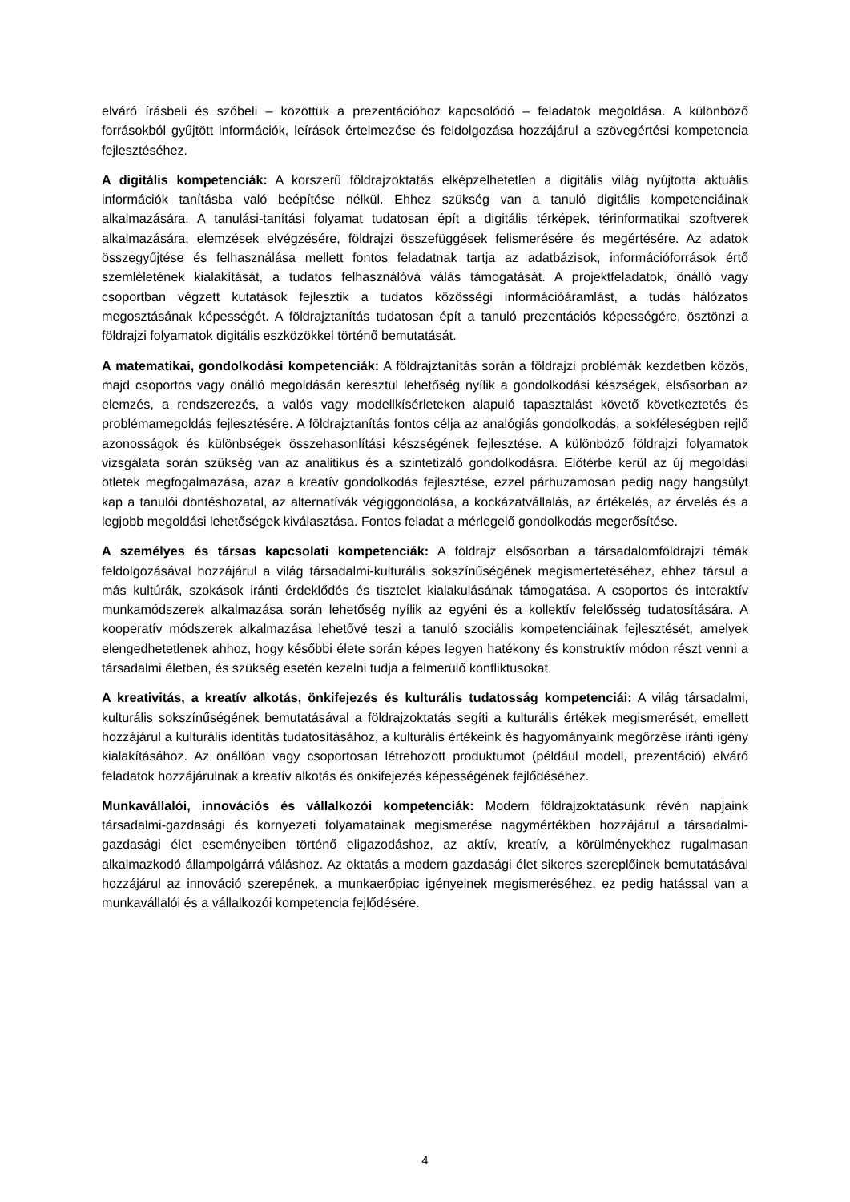elváró írásbeli és szóbeli – közöttük a prezentációhoz kapcsolódó – feladatok megoldása. A különböző forrásokból gyűjtött információk, leírások értelmezése és feldolgozása hozzájárul a szövegértési kompetencia fejlesztéséhez.
A digitális kompetenciák: A korszerű földrajzoktatás elképzelhetetlen a digitális világ nyújtotta aktuális információk tanításba való beépítése nélkül. Ehhez szükség van a tanuló digitális kompetenciáinak alkalmazására. A tanulási-tanítási folyamat tudatosan épít a digitális térképek, térinformatikai szoftverek alkalmazására, elemzések elvégzésére, földrajzi összefüggések felismerésére és megértésére. Az adatok összegyűjtése és felhasználása mellett fontos feladatnak tartja az adatbázisok, információforrások értő szemléletének kialakítását, a tudatos felhasználóvá válás támogatását. A projektfeladatok, önálló vagy csoportban végzett kutatások fejlesztik a tudatos közösségi információáramlást, a tudás hálózatos megosztásának képességét. A földrajztanítás tudatosan épít a tanuló prezentációs képességére, ösztönzi a földrajzi folyamatok digitális eszközökkel történő bemutatását.
A matematikai, gondolkodási kompetenciák: A földrajztanítás során a földrajzi problémák kezdetben közös, majd csoportos vagy önálló megoldásán keresztül lehetőség nyílik a gondolkodási készségek, elsősorban az elemzés, a rendszerezés, a valós vagy modellkísérleteken alapuló tapasztalást követő következtetés és problémamegoldás fejlesztésére. A földrajztanítás fontos célja az analógiás gondolkodás, a sokféleségben rejlő azonosságok és különbségek összehasonlítási készségének fejlesztése. A különböző földrajzi folyamatok vizsgálata során szükség van az analitikus és a szintetizáló gondolkodásra. Előtérbe kerül az új megoldási ötletek megfogalmazása, azaz a kreatív gondolkodás fejlesztése, ezzel párhuzamosan pedig nagy hangsúlyt kap a tanulói döntéshozatal, az alternatívák végiggondolása, a kockázatvállalás, az értékelés, az érvelés és a legjobb megoldási lehetőségek kiválasztása. Fontos feladat a mérlegelő gondolkodás megerősítése.
A személyes és társas kapcsolati kompetenciák: A földrajz elsősorban a társadalomföldrajzi témák feldolgozásával hozzájárul a világ társadalmi-kulturális sokszínűségének megismertetéséhez, ehhez társul a más kultúrák, szokások iránti érdeklődés és tisztelet kialakulásának támogatása. A csoportos és interaktív munkamódszerek alkalmazása során lehetőség nyílik az egyéni és a kollektív felelősség tudatosítására. A kooperatív módszerek alkalmazása lehetővé teszi a tanuló szociális kompetenciáinak fejlesztését, amelyek elengedhetetlenek ahhoz, hogy későbbi élete során képes legyen hatékony és konstruktív módon részt venni a társadalmi életben, és szükség esetén kezelni tudja a felmerülő konfliktusokat.
A kreativitás, a kreatív alkotás, önkifejezés és kulturális tudatosság kompetenciái: A világ társadalmi, kulturális sokszínűségének bemutatásával a földrajzoktatás segíti a kulturális értékek megismerését, emellett hozzájárul a kulturális identitás tudatosításához, a kulturális értékeink és hagyományaink megőrzése iránti igény kialakításához. Az önállóan vagy csoportosan létrehozott produktumot (például modell, prezentáció) elváró feladatok hozzájárulnak a kreatív alkotás és önkifejezés képességének fejlődéséhez.
Munkavállalói, innovációs és vállalkozói kompetenciák: Modern földrajzoktatásunk révén napjaink társadalmi-gazdasági és környezeti folyamatainak megismerése nagymértékben hozzájárul a társadalmi-gazdasági élet eseményeiben történő eligazodáshoz, az aktív, kreatív, a körülményekhez rugalmasan alkalmazkodó állampolgárrá váláshoz. Az oktatás a modern gazdasági élet sikeres szereplőinek bemutatásával hozzájárul az innováció szerepének, a munkaerőpiac igényeinek megismeréséhez, ez pedig hatással van a munkavállalói és a vállalkozói kompetencia fejlődésére.
4